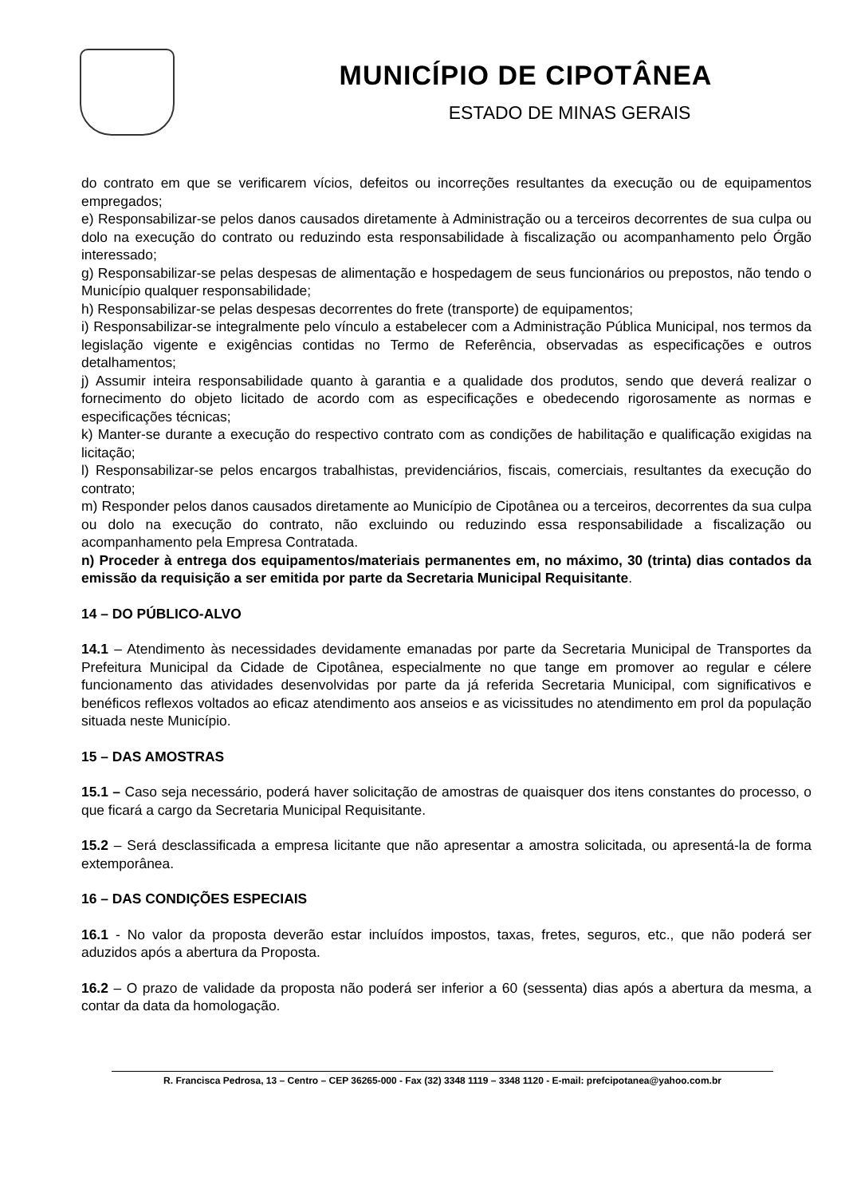MUNICÍPIO DE CIPOTÂNEA
ESTADO DE MINAS GERAIS
do contrato em que se verificarem vícios, defeitos ou incorreções resultantes da execução ou de equipamentos empregados;
e) Responsabilizar-se pelos danos causados diretamente à Administração ou a terceiros decorrentes de sua culpa ou dolo na execução do contrato ou reduzindo esta responsabilidade à fiscalização ou acompanhamento pelo Órgão interessado;
g) Responsabilizar-se pelas despesas de alimentação e hospedagem de seus funcionários ou prepostos, não tendo o Município qualquer responsabilidade;
h) Responsabilizar-se pelas despesas decorrentes do frete (transporte) de equipamentos;
i) Responsabilizar-se integralmente pelo vínculo a estabelecer com a Administração Pública Municipal, nos termos da legislação vigente e exigências contidas no Termo de Referência, observadas as especificações e outros detalhamentos;
j) Assumir inteira responsabilidade quanto à garantia e a qualidade dos produtos, sendo que deverá realizar o fornecimento do objeto licitado de acordo com as especificações e obedecendo rigorosamente as normas e especificações técnicas;
k) Manter-se durante a execução do respectivo contrato com as condições de habilitação e qualificação exigidas na licitação;
l) Responsabilizar-se pelos encargos trabalhistas, previdenciários, fiscais, comerciais, resultantes da execução do contrato;
m) Responder pelos danos causados diretamente ao Município de Cipotânea ou a terceiros, decorrentes da sua culpa ou dolo na execução do contrato, não excluindo ou reduzindo essa responsabilidade a fiscalização ou acompanhamento pela Empresa Contratada.
n) Proceder à entrega dos equipamentos/materiais permanentes em, no máximo, 30 (trinta) dias contados da emissão da requisição a ser emitida por parte da Secretaria Municipal Requisitante.
14 – DO PÚBLICO-ALVO
14.1 – Atendimento às necessidades devidamente emanadas por parte da Secretaria Municipal de Transportes da Prefeitura Municipal da Cidade de Cipotânea, especialmente no que tange em promover ao regular e célere funcionamento das atividades desenvolvidas por parte da já referida Secretaria Municipal, com significativos e benéficos reflexos voltados ao eficaz atendimento aos anseios e as vicissitudes no atendimento em prol da população situada neste Município.
15 – DAS AMOSTRAS
15.1 – Caso seja necessário, poderá haver solicitação de amostras de quaisquer dos itens constantes do processo, o que ficará a cargo da Secretaria Municipal Requisitante.
15.2 – Será desclassificada a empresa licitante que não apresentar a amostra solicitada, ou apresentá-la de forma extemporânea.
16 – DAS CONDIÇÕES ESPECIAIS
16.1 - No valor da proposta deverão estar incluídos impostos, taxas, fretes, seguros, etc., que não poderá ser aduzidos após a abertura da Proposta.
16.2 – O prazo de validade da proposta não poderá ser inferior a 60 (sessenta) dias após a abertura da mesma, a contar da data da homologação.
R. Francisca Pedrosa, 13 – Centro – CEP 36265-000 - Fax (32) 3348 1119 – 3348 1120 - E-mail: prefcipotanea@yahoo.com.br